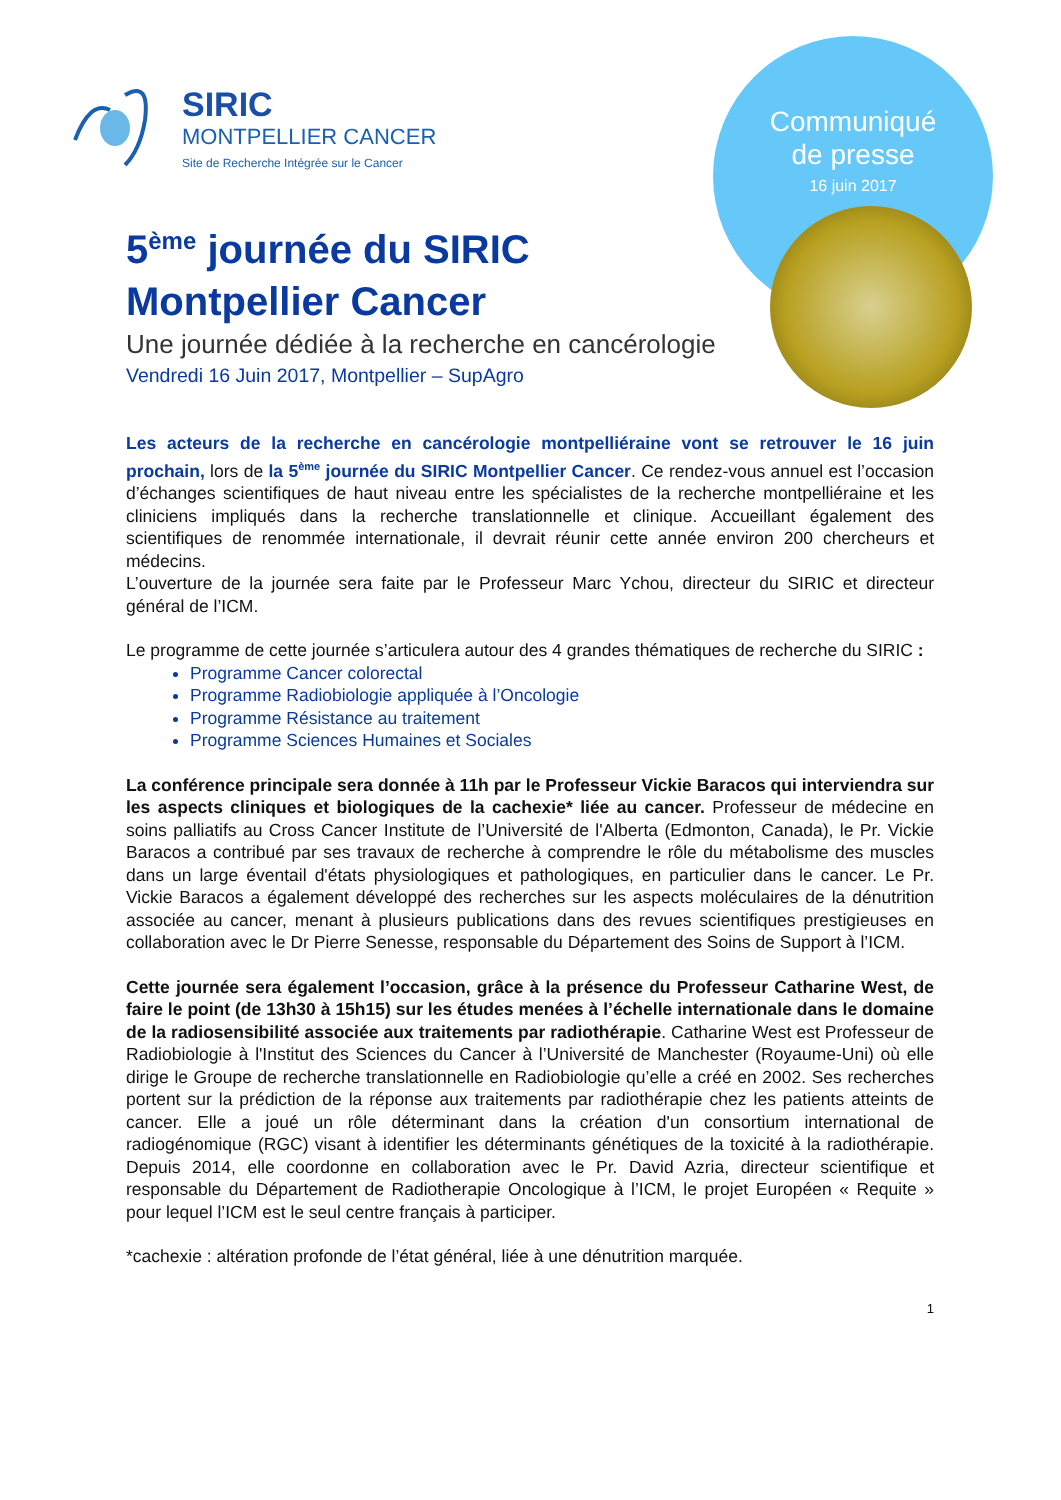Communiqué
de presse
16 juin 2017
SIRIC
MONTPELLIER CANCER
Site de Recherche Intégrée sur le Cancer
5<sup>ème</sup> journée du SIRIC
Montpellier Cancer
Une journée dédiée à la recherche en cancérologie
Vendredi 16 Juin 2017, Montpellier – SupAgro
Les acteurs de la recherche en cancérologie montpelliéraine vont se retrouver le 16 juin prochain, lors de la 5<sup>ème</sup> journée du SIRIC Montpellier Cancer. Ce rendez-vous annuel est l’occasion d’échanges scientifiques de haut niveau entre les spécialistes de la recherche montpelliéraine et les cliniciens impliqués dans la recherche translationnelle et clinique. Accueillant également des scientifiques de renommée internationale, il devrait réunir cette année environ 200 chercheurs et médecins.
L’ouverture de la journée sera faite par le Professeur Marc Ychou, directeur du SIRIC et directeur général de l’ICM.
Le programme de cette journée s’articulera autour des 4 grandes thématiques de recherche du SIRIC :
Programme Cancer colorectal
Programme Radiobiologie appliquée à l’Oncologie
Programme Résistance au traitement
Programme Sciences Humaines et Sociales
La conférence principale sera donnée à 11h par le Professeur Vickie Baracos qui interviendra sur les aspects cliniques et biologiques de la cachexie* liée au cancer. Professeur de médecine en soins palliatifs au Cross Cancer Institute de l’Université de l'Alberta (Edmonton, Canada), le Pr. Vickie Baracos a contribué par ses travaux de recherche à comprendre le rôle du métabolisme des muscles dans un large éventail d'états physiologiques et pathologiques, en particulier dans le cancer. Le Pr. Vickie Baracos a également développé des recherches sur les aspects moléculaires de la dénutrition associée au cancer, menant à plusieurs publications dans des revues scientifiques prestigieuses en collaboration avec le Dr Pierre Senesse, responsable du Département des Soins de Support à l’ICM.
Cette journée sera également l’occasion, grâce à la présence du Professeur Catharine West, de faire le point (de 13h30 à 15h15) sur les études menées à l’échelle internationale dans le domaine de la radiosensibilité associée aux traitements par radiothérapie. Catharine West est Professeur de Radiobiologie à l'Institut des Sciences du Cancer à l’Université de Manchester (Royaume-Uni) où elle dirige le Groupe de recherche translationnelle en Radiobiologie qu’elle a créé en 2002. Ses recherches portent sur la prédiction de la réponse aux traitements par radiothérapie chez les patients atteints de cancer. Elle a joué un rôle déterminant dans la création d'un consortium international de radiogénomique (RGC) visant à identifier les déterminants génétiques de la toxicité à la radiothérapie. Depuis 2014, elle coordonne en collaboration avec le Pr. David Azria, directeur scientifique et responsable du Département de Radiotherapie Oncologique à l’ICM, le projet Européen « Requite » pour lequel l’ICM est le seul centre français à participer.
*cachexie : altération profonde de l’état général, liée à une dénutrition marquée.
1